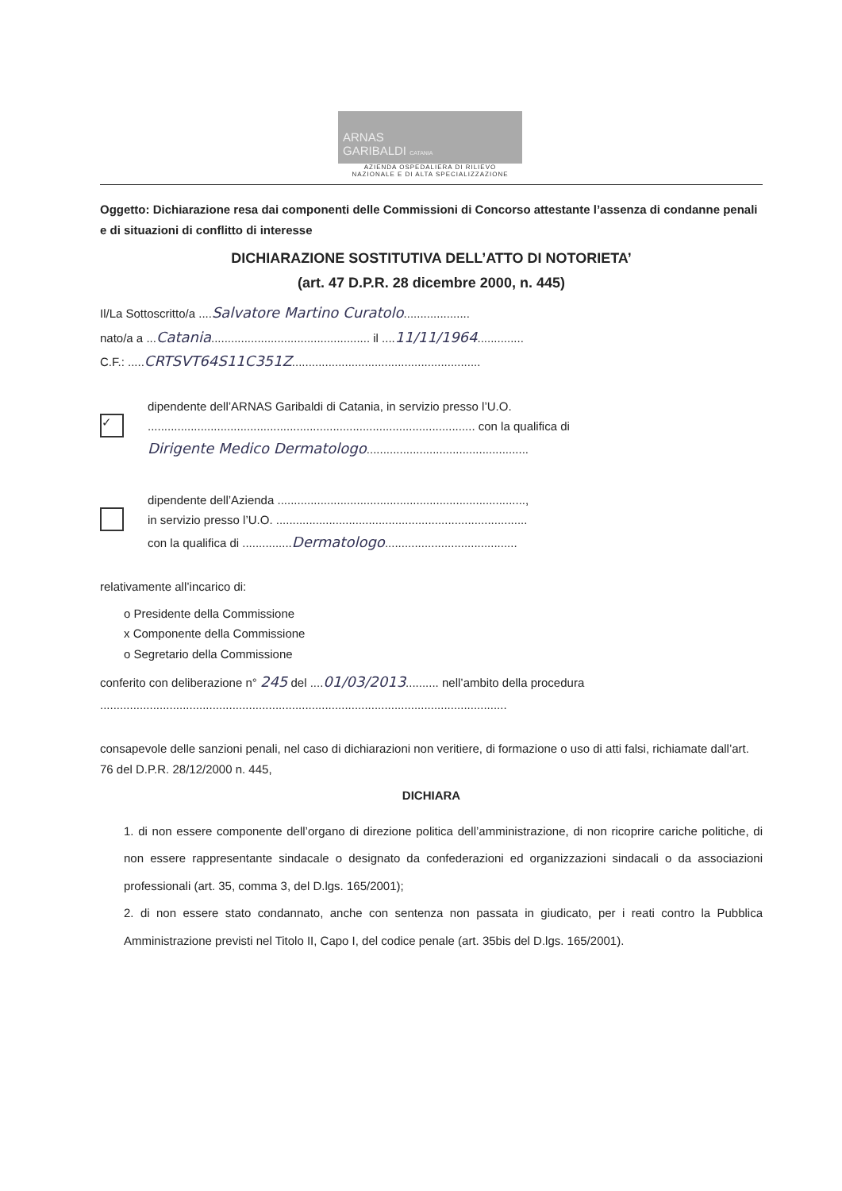ARNAS
GARIBALDI CATANIA
AZIENDA OSPEDALIERA DI RILIEVO
NAZIONALE E DI ALTA SPECIALIZZAZIONE
Oggetto: Dichiarazione resa dai componenti delle Commissioni di Concorso attestante l’assenza di condanne penali e di situazioni di conflitto di interesse
DICHIARAZIONE SOSTITUTIVA DELL’ATTO DI NOTORIETA’
(art. 47 D.P.R. 28 dicembre 2000, n. 445)
Il/La Sottoscritto/a ....Salvatore Martino Curatolo....................
nato/a a ...Catania................................................ il ....11/11/1964..............
C.F.: .....CRTSVT64S11C351Z.........................................................
✓
dipendente dell’ARNAS Garibaldi di Catania, in servizio presso l’U.O. ................................................................................................... con la qualifica di
Dirigente Medico Dermatologo.................................................
dipendente dell’Azienda ...........................................................................,
in servizio presso l’U.O. ............................................................................
con la qualifica di ...............Dermatologo........................................
relativamente all’incarico di:
o Presidente della Commissione
x Componente della Commissione
o Segretario della Commissione
conferito con deliberazione n° 245 del ....01/03/2013.......... nell’ambito della procedura
...........................................................................................................................
consapevole delle sanzioni penali, nel caso di dichiarazioni non veritiere, di formazione o uso di atti falsi, richiamate dall’art. 76 del D.P.R. 28/12/2000 n. 445,
DICHIARA
1. di non essere componente dell’organo di direzione politica dell’amministrazione, di non ricoprire cariche politiche, di non essere rappresentante sindacale o designato da confederazioni ed organizzazioni sindacali o da associazioni professionali (art. 35, comma 3, del D.lgs. 165/2001);
2. di non essere stato condannato, anche con sentenza non passata in giudicato, per i reati contro la Pubblica Amministrazione previsti nel Titolo II, Capo I, del codice penale (art. 35bis del D.lgs. 165/2001).